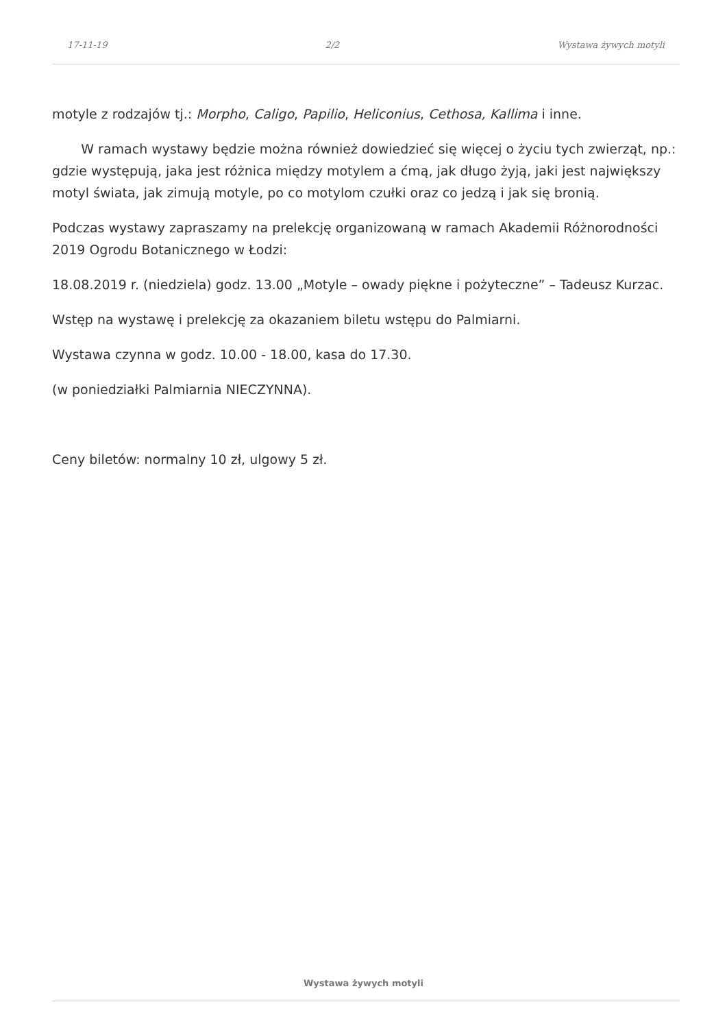17-11-19 2/2 Wystawa żywych motyli
motyle z rodzajów tj.: Morpho, Caligo, Papilio, Heliconius, Cethosa, Kallima i inne.
W ramach wystawy będzie można również dowiedzieć się więcej o życiu tych zwierząt, np.: gdzie występują, jaka jest różnica między motylem a ćmą, jak długo żyją, jaki jest największy motyl świata, jak zimują motyle, po co motylom czułki oraz co jedzą i jak się bronią.
Podczas wystawy zapraszamy na prelekcję organizowaną w ramach Akademii Różnorodności 2019 Ogrodu Botanicznego w Łodzi:
18.08.2019 r. (niedziela) godz. 13.00 „Motyle – owady piękne i pożyteczne” – Tadeusz Kurzac.
Wstęp na wystawę i prelekcję za okazaniem biletu wstępu do Palmiarni.
Wystawa czynna w godz. 10.00 - 18.00, kasa do 17.30.
(w poniedziałki Palmiarnia NIECZYNNA).
Ceny biletów: normalny 10 zł, ulgowy 5 zł.
Wystawa żywych motyli